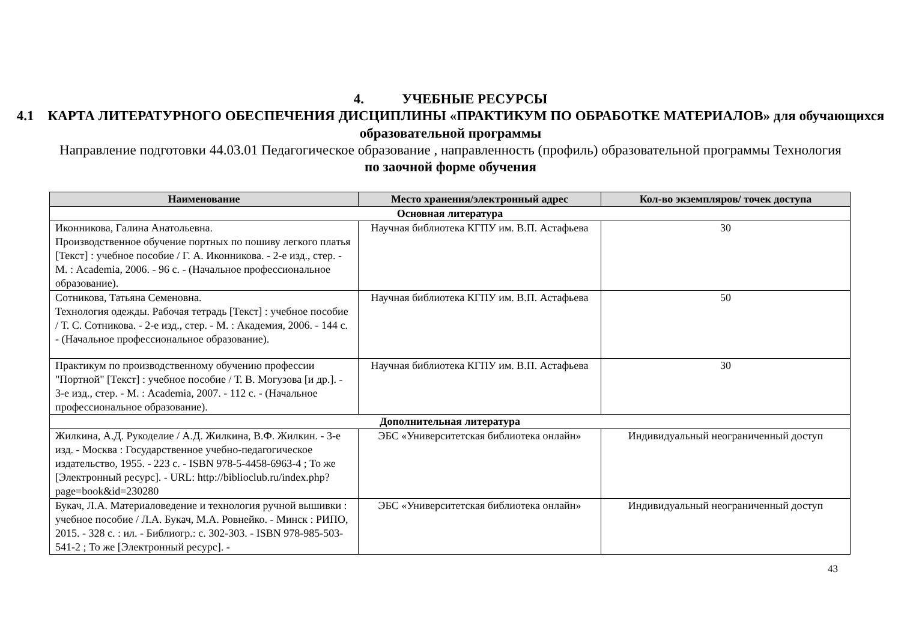4. УЧЕБНЫЕ РЕСУРСЫ
4.1 КАРТА ЛИТЕРАТУРНОГО ОБЕСПЕЧЕНИЯ ДИСЦИПЛИНЫ «ПРАКТИКУМ ПО ОБРАБОТКЕ МАТЕРИАЛОВ» для обучающихся образовательной программы
Направление подготовки 44.03.01 Педагогическое образование , направленность (профиль) образовательной программы Технология
по заочной форме обучения
| Наименование | Место хранения/электронный адрес | Кол-во экземпляров/ точек доступа |
| --- | --- | --- |
| Основная литература | | |
| Иконникова, Галина Анатольевна. Производственное обучение портных по пошиву легкого платья [Текст] : учебное пособие / Г. А. Иконникова. - 2-е изд., стер. - М. : Academia, 2006. - 96 с. - (Начальное профессиональное образование). | Научная библиотека КГПУ им. В.П. Астафьева | 30 |
| Сотникова, Татьяна Семеновна. Технология одежды. Рабочая тетрадь [Текст] : учебное пособие / Т. С. Сотникова. - 2-е изд., стер. - М. : Академия, 2006. - 144 с. - (Начальное профессиональное образование). | Научная библиотека КГПУ им. В.П. Астафьева | 50 |
| Практикум по производственному обучению профессии "Портной" [Текст] : учебное пособие / Т. В. Могузова [и др.]. - 3-е изд., стер. - М. : Academia, 2007. - 112 с. - (Начальное профессиональное образование). | Научная библиотека КГПУ им. В.П. Астафьева | 30 |
| Дополнительная литература | | |
| Жилкина, А.Д. Рукоделие / А.Д. Жилкина, В.Ф. Жилкин. - 3-е изд. - Москва : Государственное учебно-педагогическое издательство, 1955. - 223 с. - ISBN 978-5-4458-6963-4 ; То же [Электронный ресурс]. - URL: http://biblioclub.ru/index.php?page=book&id=230280 | ЭБС «Университетская библиотека онлайн» | Индивидуальный неограниченный доступ |
| Букач, Л.А. Материаловедение и технология ручной вышивки : учебное пособие / Л.А. Букач, М.А. Ровнейко. - Минск : РИПО, 2015. - 328 с. : ил. - Библиогр.: с. 302-303. - ISBN 978-985-503-541-2 ; То же [Электронный ресурс]. - | ЭБС «Университетская библиотека онлайн» | Индивидуальный неограниченный доступ |
43